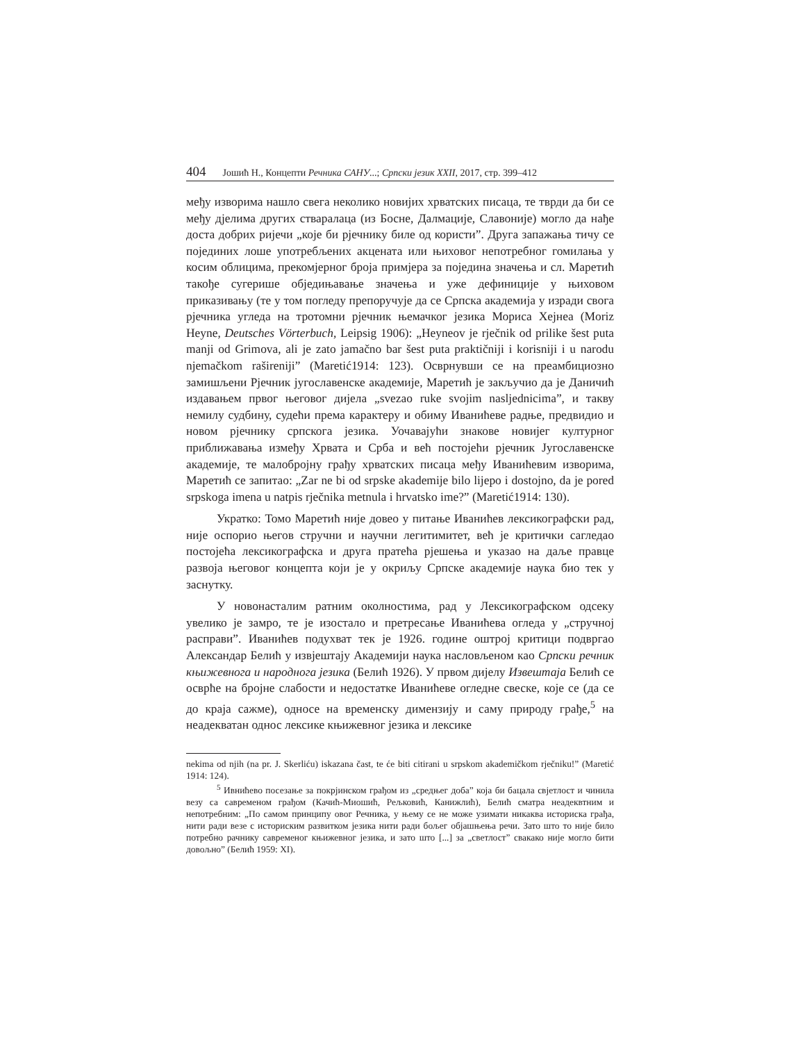404 Јошић Н., Концепти Речника САНУ...; Српски језик XXII, 2017, стр. 399–412
међу изворима нашло свега неколико новијих хрватских писаца, те тврди да би се међу дјелима других стваралаца (из Босне, Далмације, Славоније) могло да нађе доста добрих ријечи „које би рјечнику биле од користи”. Друга запажања тичу се појединих лоше употребљених акцената или њиховог непотребног гомилања у косим облицима, прекомјерног броја примјера за поједина значења и сл. Маретић такође сугерише обједињавање значења и уже дефиниције у њиховом приказивању (те у том погледу препоручује да се Српска академија у изради свога рјечника угледа на тротомни рјечник њемачког језика Мориса Хејнеа (Moriz Heyne, Deutsches Vörterbuch, Leipsig 1906): „Heyneov je rječnik od prilike šest puta manji od Grimova, ali je zato jamačno bar šest puta praktičniji i korisniji i u narodu njemačkom rašireniji” (Maretić1914: 123). Осврнувши се на преамбициозно замишљени Рјечник југославенске академије, Маретић је закључио да је Даничић издавањем првог његовог дијела „svezao ruke svojim nasljednicima”, и такву немилу судбину, судећи према карактеру и обиму Иванићеве радње, предвидио и новом рјечнику српскога језика. Уочавајући знакове новијег културног приближавања између Хрвата и Срба и већ постојећи рјечник Југославенске академије, те малобројну грађу хрватских писаца међу Иванићевим изворима, Маретић се запитао: „Zar ne bi od srpske akademije bilo lijepo i dostojno, da je pored srpskoga imena u natpis rječnika metnula i hrvatsko ime?” (Maretić1914: 130).
Укратко: Томо Маретић није довео у питање Иванићев лексикографски рад, није оспорио његов стручни и научни легитимитет, већ је критички сагледао постојећа лексикографска и друга пратећа рјешења и указао на даље правце развоја његовог концепта који је у окриљу Српске академије наука био тек у заснутку.
У новонасталим ратним околностима, рад у Лексикографском одсеку увелико је замро, те је изостало и претресање Иванићева огледа у „стручној расправи”. Иванићев подухват тек је 1926. године оштрој критици подвргао Александар Белић у извјештају Академији наука насловљеном као Српски речник књижевнога и народнога језика (Белић 1926). У првом дијелу Извештаја Белић се осврће на бројне слабости и недостатке Иванићеве огледне свеске, које се (да се до краја сажме), односе на временску димензију и саму природу грађе,<sup>5</sup> на неадекватан однос лексике књижевног језика и лексике
nekima od njih (na pr. J. Skerliću) iskazana čast, te će biti citirani u srpskom akademičkom rječniku!” (Maretić 1914: 124).
<sup>5</sup> Ивнићево посезање за покрјинском грађом из „средњег доба” која би бацала свјетлост и чинила везу са савременом грађом (Качић-Миошић, Рељковић, Канижлић), Белић сматра неадеквтним и непотребним: „По самом принципу овог Речника, у њему се не може узимати никаква историска грађа, нити ради везе с историским развитком језика нити ради бољег објашњења речи. Зато што то није било потребно рачнику савременог књижевног језика, и зато што [...] за „светлост” свакако није могло бити довољно” (Белић 1959: XI).